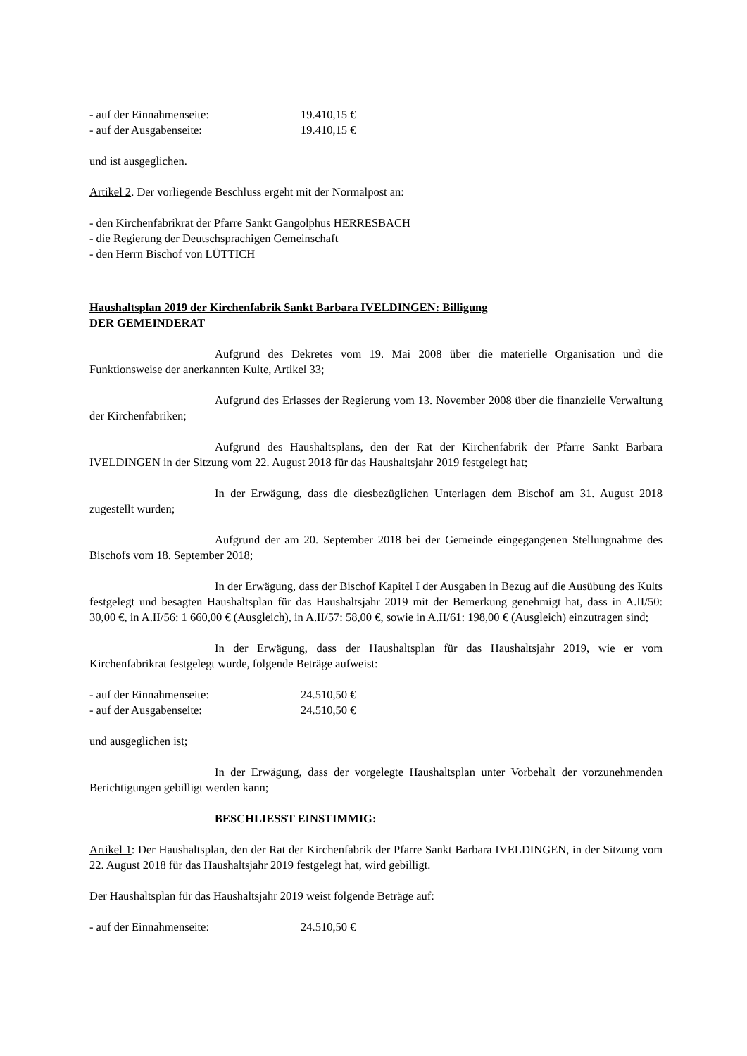- auf der Einnahmenseite: 19.410,15 €
- auf der Ausgabenseite: 19.410,15 €
und ist ausgeglichen.
Artikel 2. Der vorliegende Beschluss ergeht mit der Normalpost an:
- den Kirchenfabrikrat der Pfarre Sankt Gangolphus HERRESBACH
- die Regierung der Deutschsprachigen Gemeinschaft
- den Herrn Bischof von LÜTTICH
Haushaltsplan 2019 der Kirchenfabrik Sankt Barbara IVELDINGEN: Billigung
DER GEMEINDERAT
Aufgrund des Dekretes vom 19. Mai 2008 über die materielle Organisation und die Funktionsweise der anerkannten Kulte, Artikel 33;
Aufgrund des Erlasses der Regierung vom 13. November 2008 über die finanzielle Verwaltung der Kirchenfabriken;
Aufgrund des Haushaltsplans, den der Rat der Kirchenfabrik der Pfarre Sankt Barbara IVELDINGEN in der Sitzung vom 22. August 2018 für das Haushaltsjahr 2019 festgelegt hat;
In der Erwägung, dass die diesbezüglichen Unterlagen dem Bischof am 31. August 2018 zugestellt wurden;
Aufgrund der am 20. September 2018 bei der Gemeinde eingegangenen Stellungnahme des Bischofs vom 18. September 2018;
In der Erwägung, dass der Bischof Kapitel I der Ausgaben in Bezug auf die Ausübung des Kults festgelegt und besagten Haushaltsplan für das Haushaltsjahr 2019 mit der Bemerkung genehmigt hat, dass in A.II/50: 30,00 €, in A.II/56: 1 660,00 € (Ausgleich), in A.II/57: 58,00 €, sowie in A.II/61: 198,00 € (Ausgleich) einzutragen sind;
In der Erwägung, dass der Haushaltsplan für das Haushaltsjahr 2019, wie er vom Kirchenfabrikrat festgelegt wurde, folgende Beträge aufweist:
- auf der Einnahmenseite: 24.510,50 €
- auf der Ausgabenseite: 24.510,50 €
und ausgeglichen ist;
In der Erwägung, dass der vorgelegte Haushaltsplan unter Vorbehalt der vorzunehmenden Berichtigungen gebilligt werden kann;
BESCHLIESST EINSTIMMIG:
Artikel 1: Der Haushaltsplan, den der Rat der Kirchenfabrik der Pfarre Sankt Barbara IVELDINGEN, in der Sitzung vom 22. August 2018 für das Haushaltsjahr 2019 festgelegt hat, wird gebilligt.
Der Haushaltsplan für das Haushaltsjahr 2019 weist folgende Beträge auf:
- auf der Einnahmenseite: 24.510,50 €